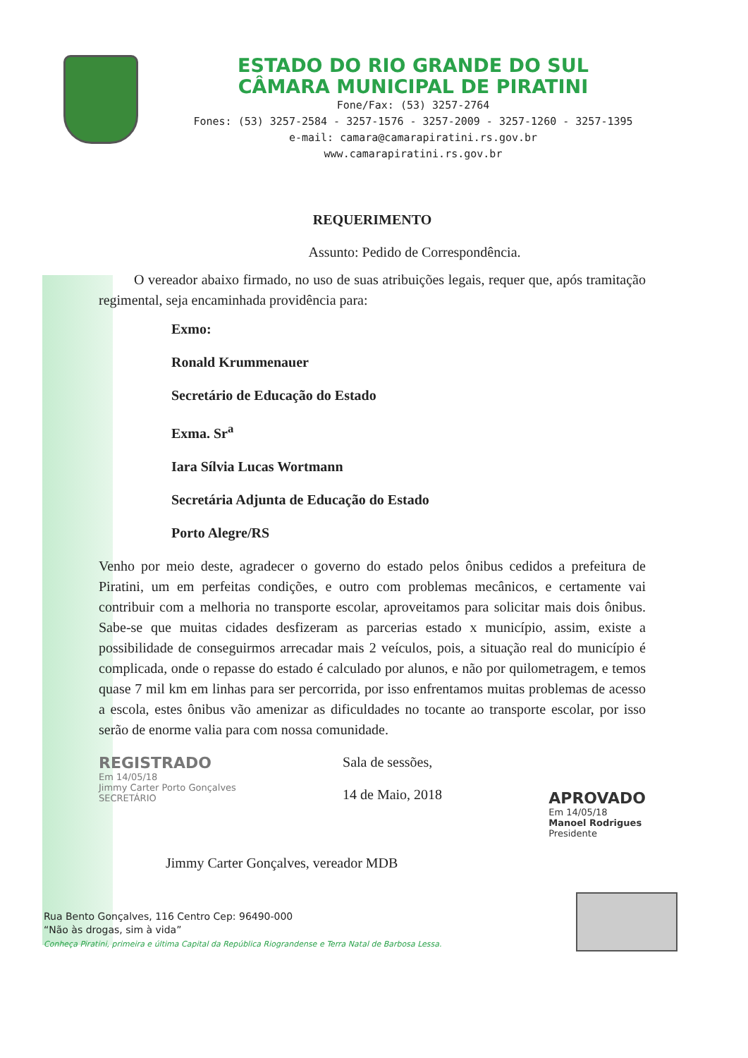ESTADO DO RIO GRANDE DO SUL
CÂMARA MUNICIPAL DE PIRATINI
Fone/Fax: (53) 3257-2764
Fones: (53) 3257-2584 - 3257-1576 - 3257-2009 - 3257-1260 - 3257-1395
e-mail: camara@camarapiratini.rs.gov.br
www.camarapiratini.rs.gov.br
REQUERIMENTO
Assunto: Pedido de Correspondência.
O vereador abaixo firmado, no uso de suas atribuições legais, requer que, após tramitação regimental, seja encaminhada providência para:
Exmo:
Ronald Krummenauer
Secretário de Educação do Estado
Exma. Sr<sup>a</sup>
Iara Sílvia Lucas Wortmann
Secretária Adjunta de Educação do Estado
Porto Alegre/RS
Venho por meio deste, agradecer o governo do estado pelos ônibus cedidos a prefeitura de Piratini, um em perfeitas condições, e outro com problemas mecânicos, e certamente vai contribuir com a melhoria no transporte escolar, aproveitamos para solicitar mais dois ônibus. Sabe-se que muitas cidades desfizeram as parcerias estado x município, assim, existe a possibilidade de conseguirmos arrecadar mais 2 veículos, pois, a situação real do município é complicada, onde o repasse do estado é calculado por alunos, e não por quilometragem, e temos quase 7 mil km em linhas para ser percorrida, por isso enfrentamos muitas problemas de acesso a escola, estes ônibus vão amenizar as dificuldades no tocante ao transporte escolar, por isso serão de enorme valia para com nossa comunidade.
REGISTRADO
Em 14/05/18
Jimmy Carter Porto Gonçalves
SECRETÁRIO
Sala de sessões,
14 de Maio, 2018
APROVADO
Em 14/05/18
Manoel Rodrigues
Presidente
Jimmy Carter Gonçalves, vereador MDB
Rua Bento Gonçalves, 116 Centro Cep: 96490-000
“Não às drogas, sim à vida”
Conheça Piratini, primeira e última Capital da República Riograndense e Terra Natal de Barbosa Lessa.